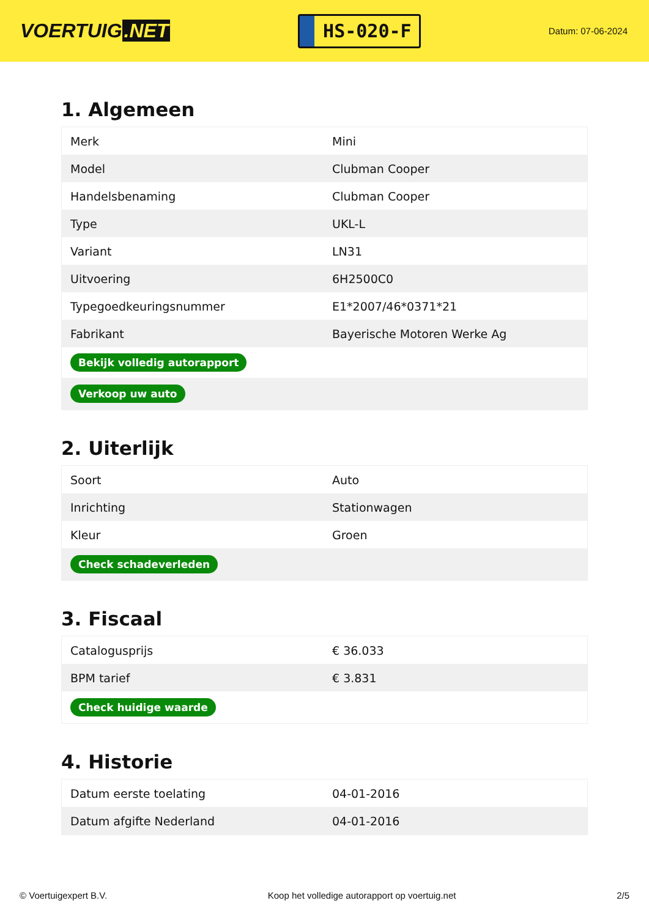VOERTUIG.NET
HS-020-F
Datum: 07-06-2024
1. Algemeen
| Merk | Mini |
| Model | Clubman Cooper |
| Handelsbenaming | Clubman Cooper |
| Type | UKL-L |
| Variant | LN31 |
| Uitvoering | 6H2500C0 |
| Typegoedkeuringsnummer | E1*2007/46*0371*21 |
| Fabrikant | Bayerische Motoren Werke Ag |
| Bekijk volledig autorapport | |
| Verkoop uw auto | |
2. Uiterlijk
| Soort | Auto |
| Inrichting | Stationwagen |
| Kleur | Groen |
| Check schadeverleden | |
3. Fiscaal
| Catalogusprijs | € 36.033 |
| BPM tarief | € 3.831 |
| Check huidige waarde | |
4. Historie
| Datum eerste toelating | 04-01-2016 |
| Datum afgifte Nederland | 04-01-2016 |
© Voertuigexpert B.V. Koop het volledige autorapport op voertuig.net 2/5